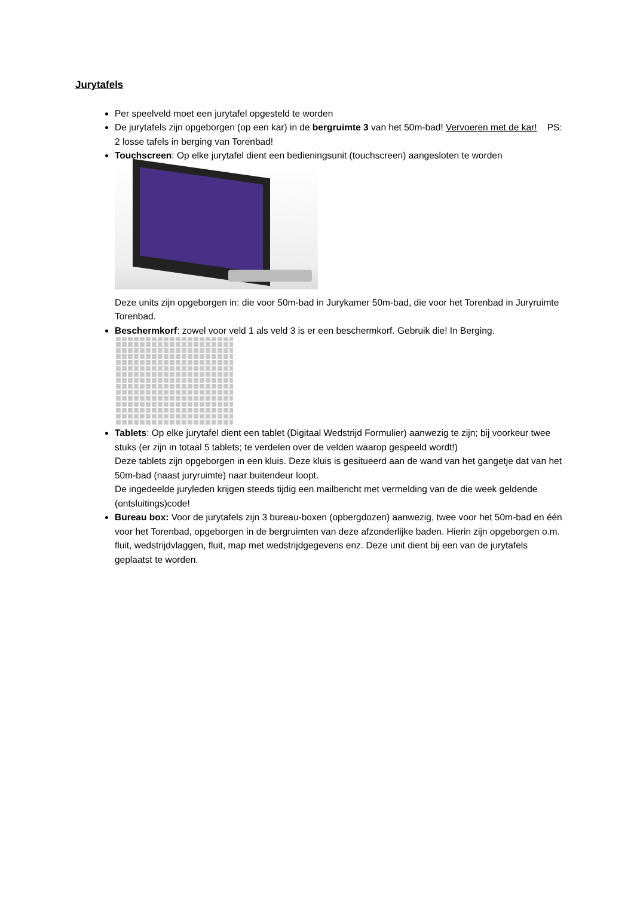Jurytafels
Per speelveld moet een jurytafel opgesteld te worden
De jurytafels zijn opgeborgen (op een kar) in de bergruimte 3 van het 50m-bad! Vervoeren met de kar! PS: 2 losse tafels in berging van Torenbad!
Touchscreen: Op elke jurytafel dient een bedieningsunit (touchscreen) aangesloten te worden
Deze units zijn opgeborgen in: die voor 50m-bad in Jurykamer 50m-bad, die voor het Torenbad in Juryruimte Torenbad.
Beschermkorf: zowel voor veld 1 als veld 3 is er een beschermkorf. Gebruik die! In Berging.
Tablets: Op elke jurytafel dient een tablet (Digitaal Wedstrijd Formulier) aanwezig te zijn; bij voorkeur twee stuks (er zijn in totaal 5 tablets; te verdelen over de velden waarop gespeeld wordt!)
Deze tablets zijn opgeborgen in een kluis. Deze kluis is gesitueerd aan de wand van het gangetje dat van het 50m-bad (naast juryruimte) naar buitendeur loopt.
De ingedeelde juryleden krijgen steeds tijdig een mailbericht met vermelding van de die week geldende (ontsluitings)code!
Bureau box: Voor de jurytafels zijn 3 bureau-boxen (opbergdozen) aanwezig, twee voor het 50m-bad en één voor het Torenbad, opgeborgen in de bergruimten van deze afzonderlijke baden. Hierin zijn opgeborgen o.m. fluit, wedstrijdvlaggen, fluit, map met wedstrijdgegevens enz. Deze unit dient bij een van de jurytafels geplaatst te worden.